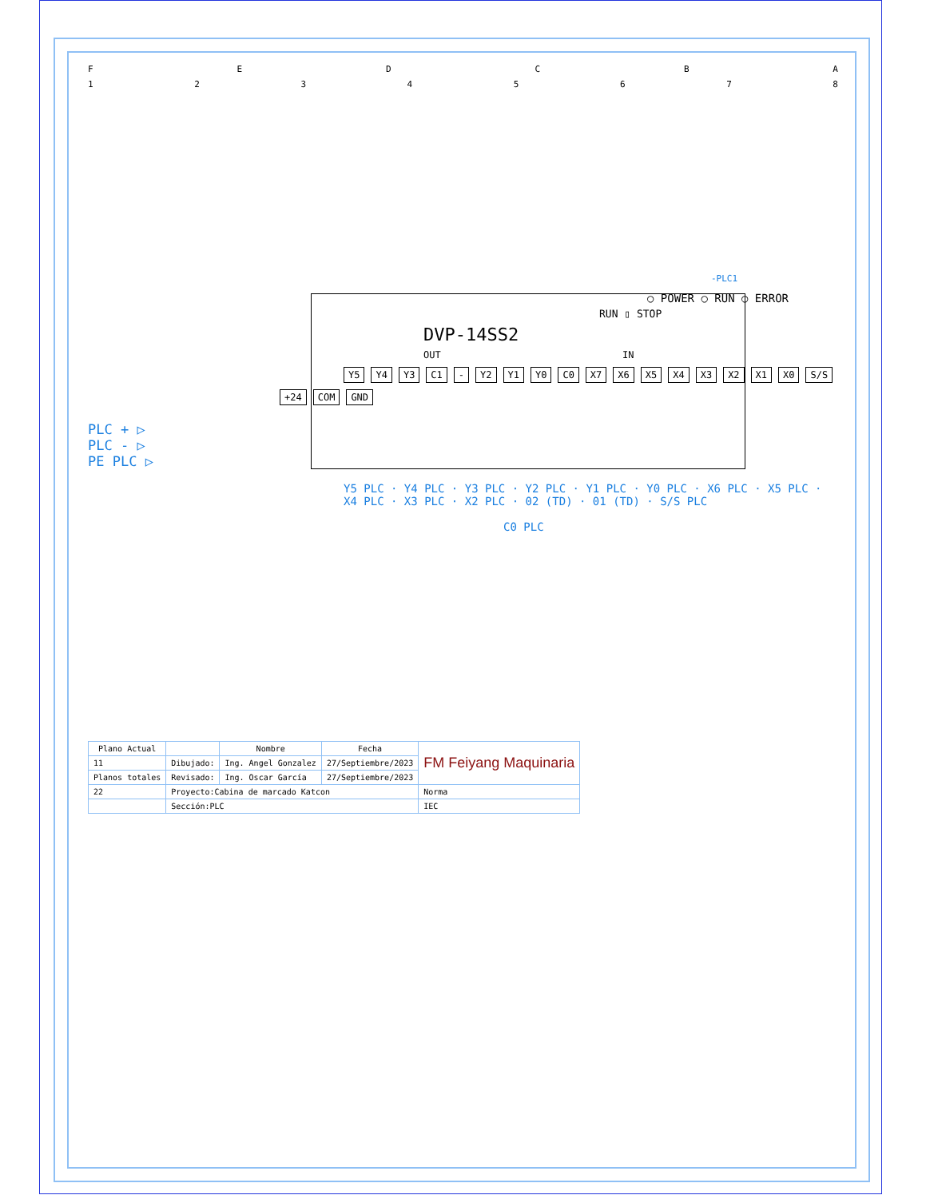F E D C B A
1 2 3 4 5 6 7 8
-PLC1
○ POWER ○ RUN ○ ERROR
RUN ▯ STOP
DVP-14SS2
OUT IN
Y5 Y4 Y3 C1 - Y2 Y1 Y0 C0 X7 X6 X5 X4 X3 X2 X1 X0 S/S
+24 COM GND
PLC + ▷
PLC - ▷
PE PLC ▷
Y5 PLC · Y4 PLC · Y3 PLC · Y2 PLC · Y1 PLC · Y0 PLC · X6 PLC · X5 PLC · X4 PLC · X3 PLC · X2 PLC · 02 (TD) · 01 (TD) · S/S PLC
C0 PLC
| Plano Actual | | Nombre | Fecha | FM Feiyang Maquinaria |
| 11 | Dibujado: | Ing. Angel Gonzalez | 27/Septiembre/2023 | |
| Planos totales | Revisado: | Ing. Oscar García | 27/Septiembre/2023 | |
| 22 | Proyecto:Cabina de marcado Katcon | | | Norma |
| | Sección:PLC | | | IEC |